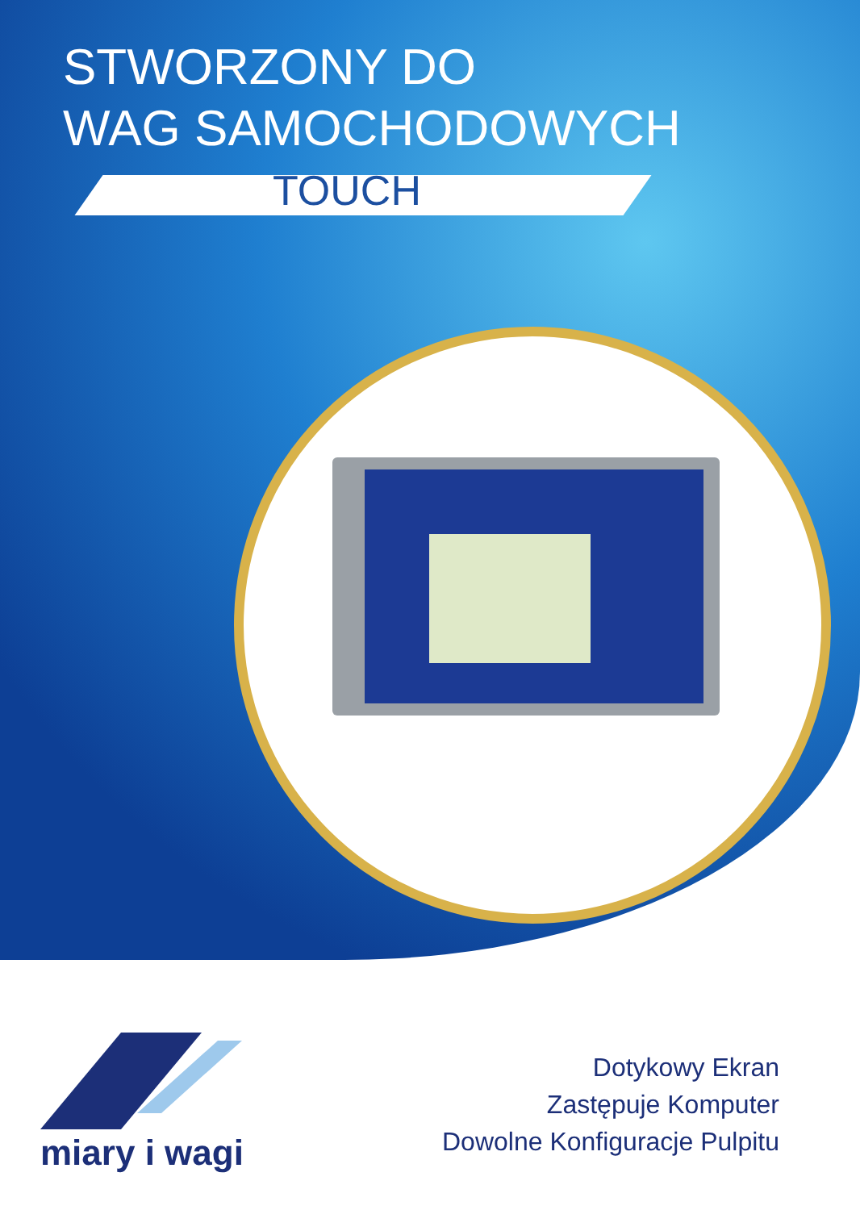STWORZONY DO
WAG SAMOCHODOWYCH
TOUCH
miary i wagi
Dotykowy Ekran
Zastępuje Komputer
Dowolne Konfiguracje Pulpitu